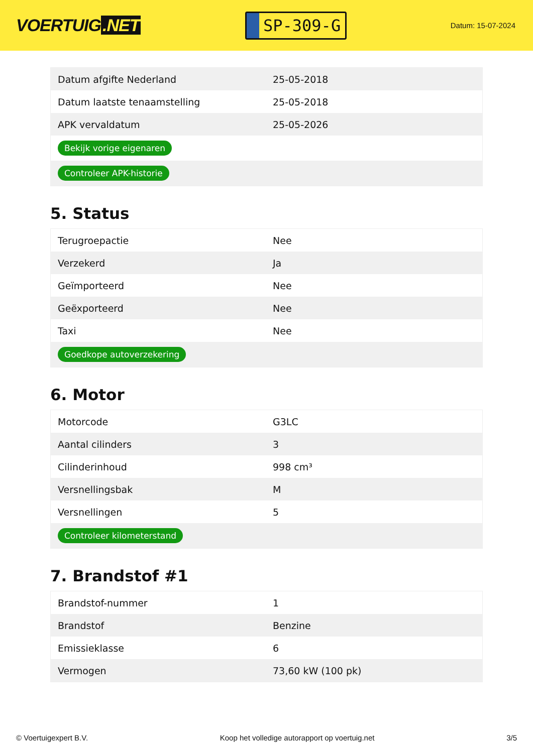VOERTUIG.NET
SP-309-G
Datum: 15-07-2024
| Datum afgifte Nederland | 25-05-2018 |
| Datum laatste tenaamstelling | 25-05-2018 |
| APK vervaldatum | 25-05-2026 |
| Bekijk vorige eigenaren | |
| Controleer APK-historie | |
5. Status
| Terugroepactie | Nee |
| Verzekerd | Ja |
| Geïmporteerd | Nee |
| Geëxporteerd | Nee |
| Taxi | Nee |
| Goedkope autoverzekering | |
6. Motor
| Motorcode | G3LC |
| Aantal cilinders | 3 |
| Cilinderinhoud | 998 cm³ |
| Versnellingsbak | M |
| Versnellingen | 5 |
| Controleer kilometerstand | |
7. Brandstof #1
| Brandstof-nummer | 1 |
| Brandstof | Benzine |
| Emissieklasse | 6 |
| Vermogen | 73,60 kW (100 pk) |
© Voertuigexpert B.V. Koop het volledige autorapport op voertuig.net 3/5